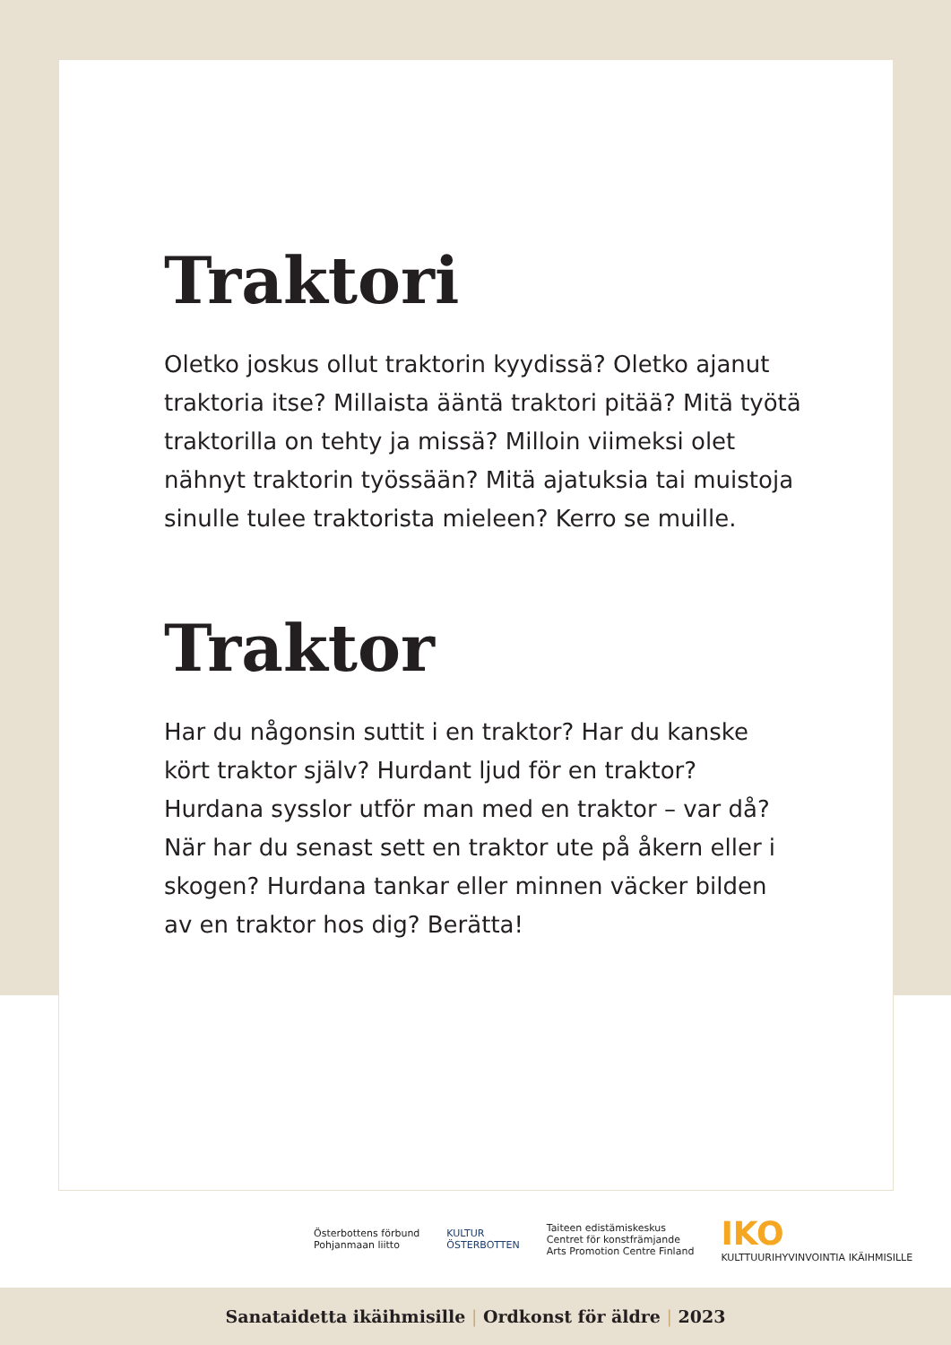Traktori
Oletko joskus ollut traktorin kyydissä? Oletko ajanut traktoria itse? Millaista ääntä traktori pitää? Mitä työtä traktorilla on tehty ja missä? Milloin viimeksi olet nähnyt traktorin työssään? Mitä ajatuksia tai muistoja sinulle tulee traktorista mieleen? Kerro se muille.
Traktor
Har du någonsin suttit i en traktor? Har du kanske kört traktor själv? Hurdant ljud för en traktor? Hurdana sysslor utför man med en traktor – var då? När har du senast sett en traktor ute på åkern eller i skogen? Hurdana tankar eller minnen väcker bilden av en traktor hos dig? Berätta!
Österbottens förbund
Pohjanmaan liitto
KULTUR
ÖSTERBOTTEN
Taiteen edistämiskeskus
Centret för konstfrämjande
Arts Promotion Centre Finland
IKO
KULTTUURIHYVINVOINTIA IKÄIHMISILLE
Sanataidetta ikäihmisille | Ordkonst för äldre | 2023